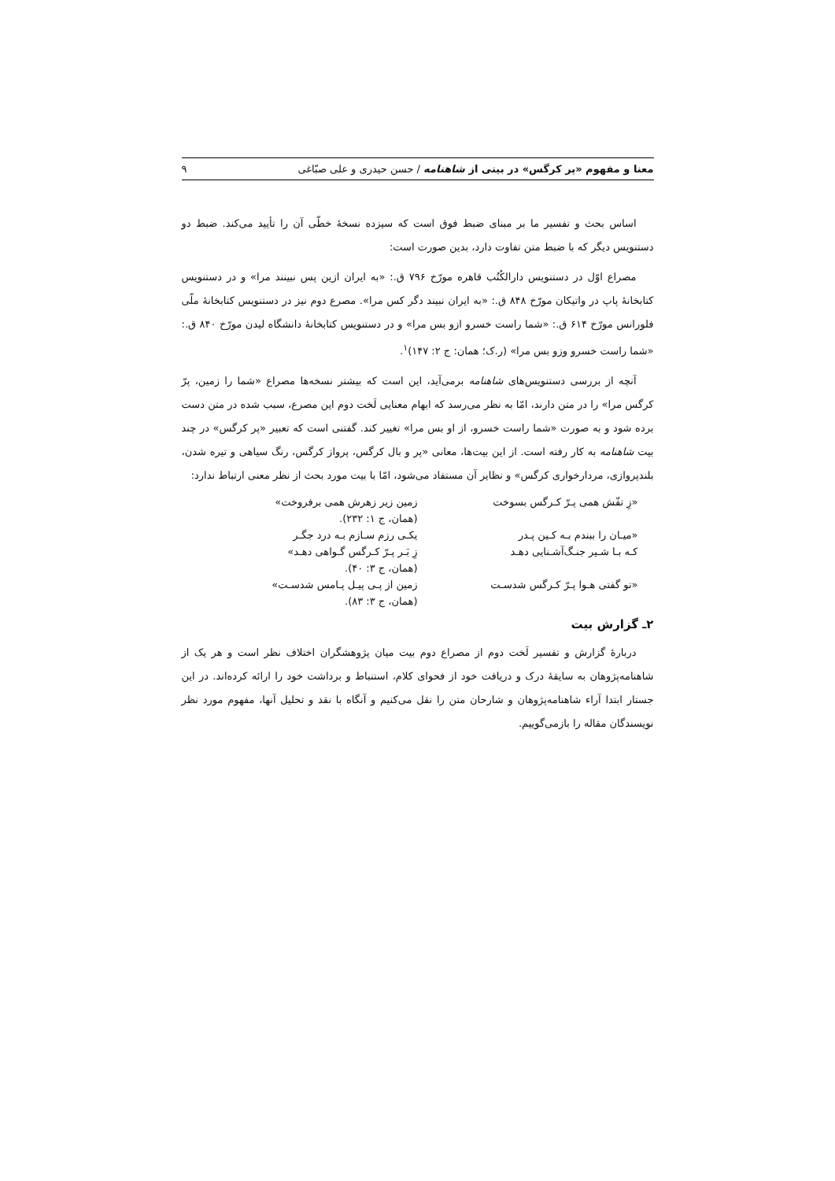معنا و مفهوم «پر کرگس» در بیتی از شاهنامه / حسن حیدری و علی صبّاغی ۹
اساس بحث و تفسیر ما بر مبنای ضبط فوق است که سیزده نسخهٔ خطّی آن را تأیید می‌کند. ضبط دو دستنویس دیگر که با ضبط متن تفاوت دارد، بدین صورت است:
مصراع اوّل در دستنویس دارالکُتُب قاهره مورّخ ۷۹۶ ق.: «به ایران ازین پس نبینند مرا» و در دستنویس کتابخانهٔ پاپ در واتیکان مورّخ ۸۴۸ ق.: «به ایران نبیند دگر کس مرا». مصرع دوم نیز در دستنویس کتابخانهٔ ملّی فلورانس مورّخ ۶۱۴ ق.: «شما راست خسرو ازو بس مرا» و در دستنویس کتابخانهٔ دانشگاه لیدن مورّخ ۸۴۰ ق.: «شما راست خسرو وزو بس مرا» (ر.ک؛ همان: ج ۲: ۱۴۷)<sup>۱</sup>.
آنچه از بررسی دستنویس‌های شاهنامه برمی‌آید، این است که بیشتر نسخه‌ها مصراع «شما را زمین، پرّ کرگس مرا» را در متن دارند، امّا به نظر می‌رسد که ابهام معنایی لَخت دوم این مصرع، سبب شده در متن دست برده شود و به صورت «شما راست خسرو، از او بس مرا» تغییر کند. گفتنی است که تعبیر «پر کرگس» در چند بیت شاهنامه به کار رفته است. از این بیت‌ها، معانی «پر و بال کرگس، پرواز کرگس، رنگ سیاهی و تیره شدن، بلندپروازی، مردارخواری کرگس» و نظایر آن مستفاد می‌شود، امّا با بیت مورد بحث از نظر معنی ارتباط ندارد:
| «زِ تفّش همی پـرّ کـرگس بسوخت | زمین زیر زهرش همی برفروخت» |
| | (همان، ج ۱: ۲۳۲). |
| «میـان را ببندم بـه کـین پـدر | یکـی رزم سـازم بـه درد جگـر |
| کـه بـا شـیر جنـگ‌آشـنایی دهـد | زِ بَـر پـرّ کـرگس گـواهی دهـد» |
| | (همان، ج ۳: ۴۰). |
| «تو گفتی هـوا پـرّ کـرگس شدسـت | زمین از پـی پیـل پـامس شدسـت» |
| | (همان، ج ۳: ۸۳). |
۲ـ گزارش بیت
دربارهٔ گزارش و تفسیر لَخت دوم از مصراع دوم بیت میان پژوهشگران اختلاف نظر است و هر یک از شاهنامه‌پژوهان به سایقهٔ درک و دریافت خود از فحوای کلام، استنباط و برداشت خود را ارائه کرده‌اند. در این جستار ابتدا آراء شاهنامه‌پژوهان و شارحان متن را نقل می‌کنیم و آنگاه با نقد و تحلیل آنها، مفهوم مورد نظر نویسندگان مقاله را بازمی‌گوییم.